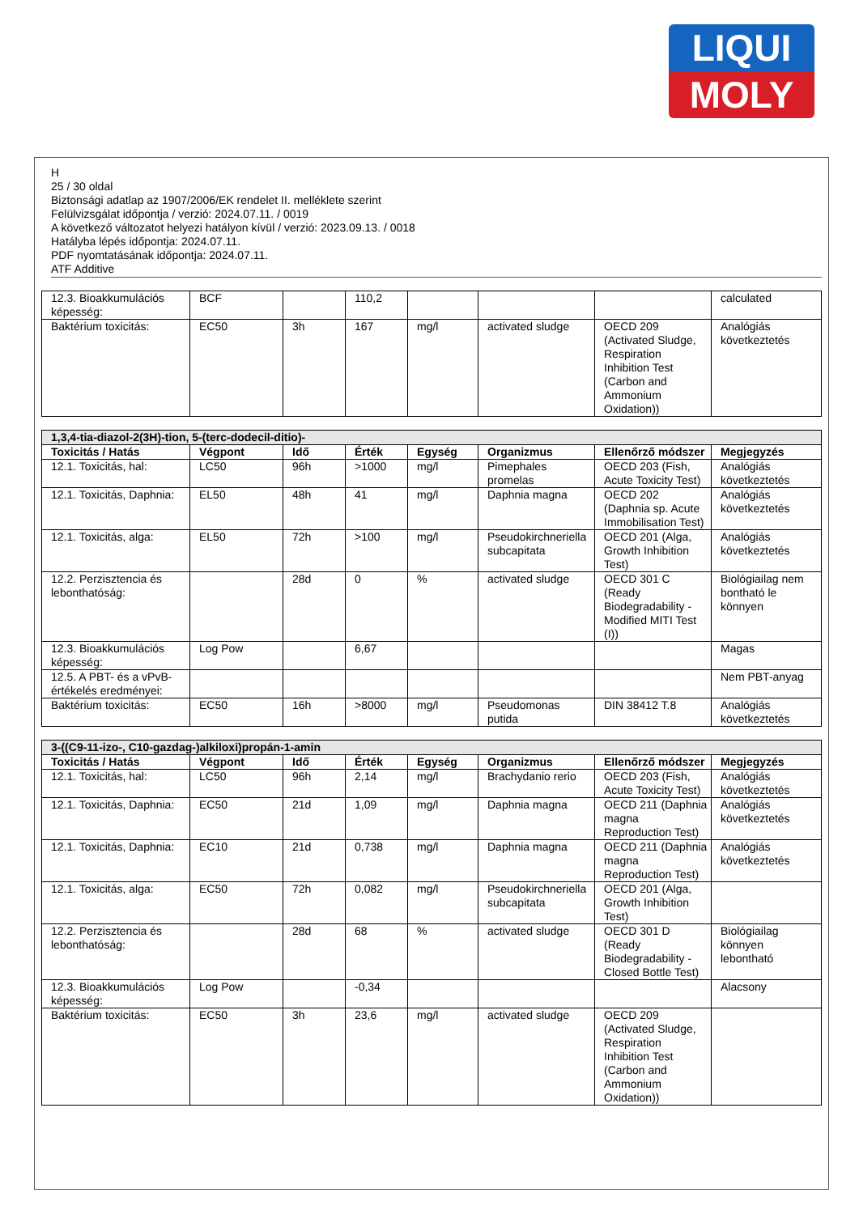LIQUI
MOLY
H
25 / 30 oldal
Biztonsági adatlap az 1907/2006/EK rendelet II. melléklete szerint
Felülvizsgálat időpontja / verzió: 2024.07.11. / 0019
A következő változatot helyezi hatályon kívül / verzió: 2023.09.13. / 0018
Hatályba lépés időpontja: 2024.07.11.
PDF nyomtatásának időpontja: 2024.07.11.
ATF Additive
| 12.3. Bioakkumulációs képesség: | BCF | | 110,2 | | | | calculated |
| Baktérium toxicitás: | EC50 | 3h | 167 | mg/l | activated sludge | OECD 209 (Activated Sludge, Respiration Inhibition Test (Carbon and Ammonium Oxidation)) | Analógiás következtetés |
| 1,3,4-tia-diazol-2(3H)-tion, 5-(terc-dodecil-ditio)- | | | | | | | |
| Toxicitás / Hatás | Végpont | Idő | Érték | Egység | Organizmus | Ellenőrző módszer | Megjegyzés |
| 12.1. Toxicitás, hal: | LC50 | 96h | >1000 | mg/l | Pimephales promelas | OECD 203 (Fish, Acute Toxicity Test) | Analógiás következtetés |
| 12.1. Toxicitás, Daphnia: | EL50 | 48h | 41 | mg/l | Daphnia magna | OECD 202 (Daphnia sp. Acute Immobilisation Test) | Analógiás következtetés |
| 12.1. Toxicitás, alga: | EL50 | 72h | >100 | mg/l | Pseudokirchneriella subcapitata | OECD 201 (Alga, Growth Inhibition Test) | Analógiás következtetés |
| 12.2. Perzisztencia és lebonthatóság: | | 28d | 0 | % | activated sludge | OECD 301 C (Ready Biodegradability - Modified MITI Test (I)) | Biológiailag nem bontható le könnyen |
| 12.3. Bioakkumulációs képesség: | Log Pow | | 6,67 | | | | Magas |
| 12.5. A PBT- és a vPvB-értékelés eredményei: | | | | | | | Nem PBT-anyag |
| Baktérium toxicitás: | EC50 | 16h | >8000 | mg/l | Pseudomonas putida | DIN 38412 T.8 | Analógiás következtetés |
| 3-((C9-11-izo-, C10-gazdag-)alkiloxi)propán-1-amin | | | | | | | |
| Toxicitás / Hatás | Végpont | Idő | Érték | Egység | Organizmus | Ellenőrző módszer | Megjegyzés |
| 12.1. Toxicitás, hal: | LC50 | 96h | 2,14 | mg/l | Brachydanio rerio | OECD 203 (Fish, Acute Toxicity Test) | Analógiás következtetés |
| 12.1. Toxicitás, Daphnia: | EC50 | 21d | 1,09 | mg/l | Daphnia magna | OECD 211 (Daphnia magna Reproduction Test) | Analógiás következtetés |
| 12.1. Toxicitás, Daphnia: | EC10 | 21d | 0,738 | mg/l | Daphnia magna | OECD 211 (Daphnia magna Reproduction Test) | Analógiás következtetés |
| 12.1. Toxicitás, alga: | EC50 | 72h | 0,082 | mg/l | Pseudokirchneriella subcapitata | OECD 201 (Alga, Growth Inhibition Test) | |
| 12.2. Perzisztencia és lebonthatóság: | | 28d | 68 | % | activated sludge | OECD 301 D (Ready Biodegradability - Closed Bottle Test) | Biológiailag könnyen lebontható |
| 12.3. Bioakkumulációs képesség: | Log Pow | | -0,34 | | | | Alacsony |
| Baktérium toxicitás: | EC50 | 3h | 23,6 | mg/l | activated sludge | OECD 209 (Activated Sludge, Respiration Inhibition Test (Carbon and Ammonium Oxidation)) | |